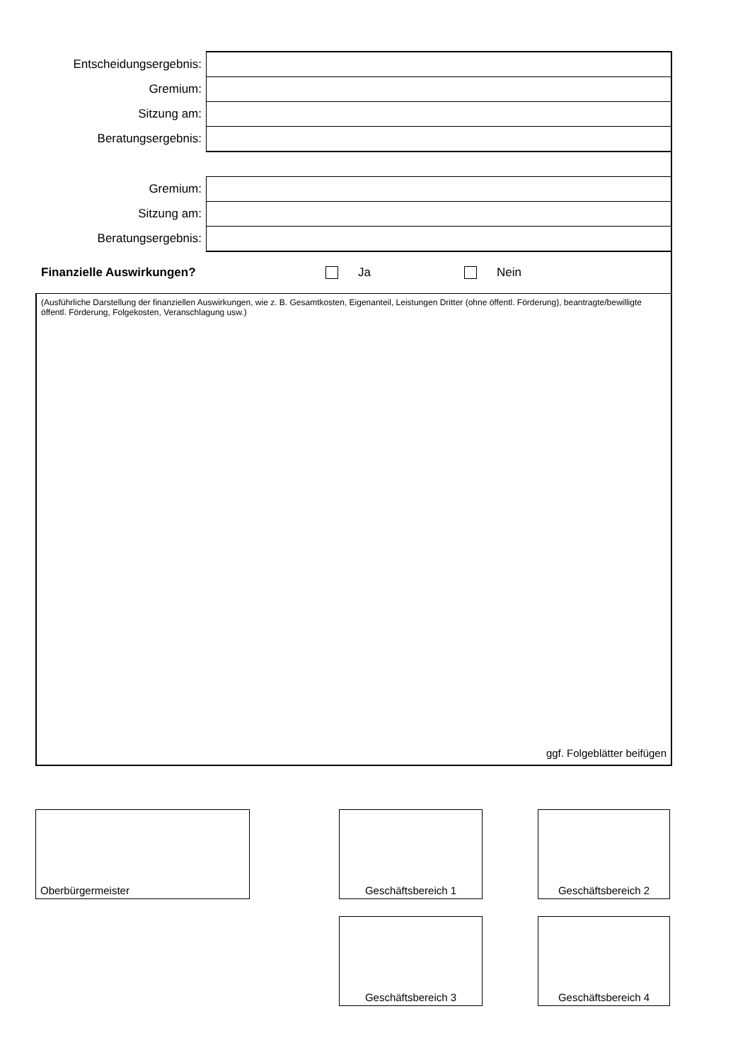| Entscheidungsergebnis: | |
| Gremium: | |
| Sitzung am: | |
| Beratungsergebnis: | |
| Gremium: | |
| Sitzung am: | |
| Beratungsergebnis: | |
Finanzielle Auswirkungen? Ja Nein
(Ausführliche Darstellung der finanziellen Auswirkungen, wie z. B. Gesamtkosten, Eigenanteil, Leistungen Dritter (ohne öffentl. Förderung), beantragte/bewilligte öffentl. Förderung, Folgekosten, Veranschlagung usw.)
ggf. Folgeblätter beifügen
Oberbürgermeister Geschäftsbereich 1 Geschäftsbereich 2
Geschäftsbereich 3 Geschäftsbereich 4